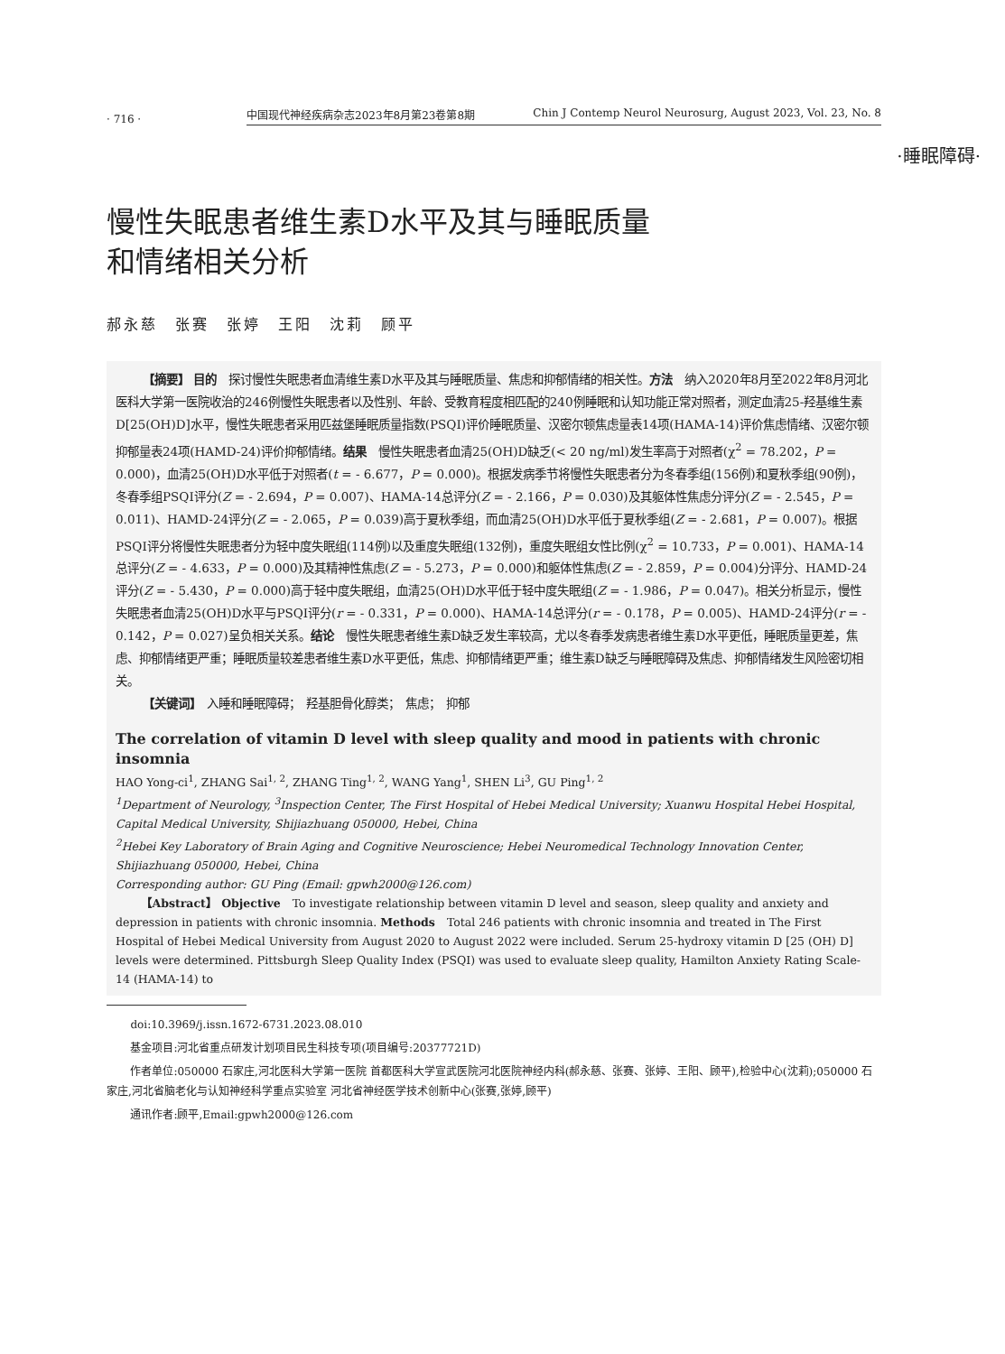· 716 ·
中国现代神经疾病杂志2023年8月第23卷第8期 Chin J Contemp Neurol Neurosurg, August 2023, Vol. 23, No. 8
·睡眠障碍·
慢性失眠患者维生素D水平及其与睡眠质量
和情绪相关分析
郝永慈　张赛　张婷　王阳　沈莉　顾平
【摘要】 目的　探讨慢性失眠患者血清维生素D水平及其与睡眠质量、焦虑和抑郁情绪的相关性。方法　纳入2020年8月至2022年8月河北医科大学第一医院收治的246例慢性失眠患者以及性别、年龄、受教育程度相匹配的240例睡眠和认知功能正常对照者，测定血清25-羟基维生素D[25(OH)D]水平，慢性失眠患者采用匹兹堡睡眠质量指数(PSQI)评价睡眠质量、汉密尔顿焦虑量表14项(HAMA-14)评价焦虑情绪、汉密尔顿抑郁量表24项(HAMD-24)评价抑郁情绪。结果　慢性失眠患者血清25(OH)D缺乏(< 20 ng/ml)发生率高于对照者(χ<sup>2</sup> = 78.202，P = 0.000)，血清25(OH)D水平低于对照者(t = - 6.677，P = 0.000)。根据发病季节将慢性失眠患者分为冬春季组(156例)和夏秋季组(90例)，冬春季组PSQI评分(Z = - 2.694，P = 0.007)、HAMA-14总评分(Z = - 2.166，P = 0.030)及其躯体性焦虑分评分(Z = - 2.545，P = 0.011)、HAMD-24评分(Z = - 2.065，P = 0.039)高于夏秋季组，而血清25(OH)D水平低于夏秋季组(Z = - 2.681，P = 0.007)。根据PSQI评分将慢性失眠患者分为轻中度失眠组(114例)以及重度失眠组(132例)，重度失眠组女性比例(χ<sup>2</sup> = 10.733，P = 0.001)、HAMA-14总评分(Z = - 4.633，P = 0.000)及其精神性焦虑(Z = - 5.273，P = 0.000)和躯体性焦虑(Z = - 2.859，P = 0.004)分评分、HAMD-24评分(Z = - 5.430，P = 0.000)高于轻中度失眠组，血清25(OH)D水平低于轻中度失眠组(Z = - 1.986，P = 0.047)。相关分析显示，慢性失眠患者血清25(OH)D水平与PSQI评分(r = - 0.331，P = 0.000)、HAMA-14总评分(r = - 0.178，P = 0.005)、HAMD-24评分(r = - 0.142，P = 0.027)呈负相关关系。结论　慢性失眠患者维生素D缺乏发生率较高，尤以冬春季发病患者维生素D水平更低，睡眠质量更差，焦虑、抑郁情绪更严重；睡眠质量较差患者维生素D水平更低，焦虑、抑郁情绪更严重；维生素D缺乏与睡眠障碍及焦虑、抑郁情绪发生风险密切相关。
【关键词】　入睡和睡眠障碍；　羟基胆骨化醇类；　焦虑；　抑郁
The correlation of vitamin D level with sleep quality and mood in patients with chronic insomnia
HAO Yong-ci<sup>1</sup>, ZHANG Sai<sup>1, 2</sup>, ZHANG Ting<sup>1, 2</sup>, WANG Yang<sup>1</sup>, SHEN Li<sup>3</sup>, GU Ping<sup>1, 2</sup>
<sup>1</sup> Department of Neurology, <sup>3</sup>Inspection Center, The First Hospital of Hebei Medical University; Xuanwu Hospital Hebei Hospital, Capital Medical University, Shijiazhuang 050000, Hebei, China
<sup>2</sup> Hebei Key Laboratory of Brain Aging and Cognitive Neuroscience; Hebei Neuromedical Technology Innovation Center, Shijiazhuang 050000, Hebei, China
Corresponding author: GU Ping (Email: gpwh2000@126.com)
【Abstract】 Objective　To investigate relationship between vitamin D level and season, sleep quality and anxiety and depression in patients with chronic insomnia. Methods　Total 246 patients with chronic insomnia and treated in The First Hospital of Hebei Medical University from August 2020 to August 2022 were included. Serum 25-hydroxy vitamin D [25 (OH) D] levels were determined. Pittsburgh Sleep Quality Index (PSQI) was used to evaluate sleep quality, Hamilton Anxiety Rating Scale-14 (HAMA-14) to
doi:10.3969/j.issn.1672-6731.2023.08.010
基金项目:河北省重点研发计划项目民生科技专项(项目编号:20377721D)
作者单位:050000 石家庄,河北医科大学第一医院 首都医科大学宣武医院河北医院神经内科(郝永慈、张赛、张婷、王阳、顾平),检验中心(沈莉);050000 石家庄,河北省脑老化与认知神经科学重点实验室 河北省神经医学技术创新中心(张赛,张婷,顾平)
通讯作者:顾平,Email:gpwh2000@126.com